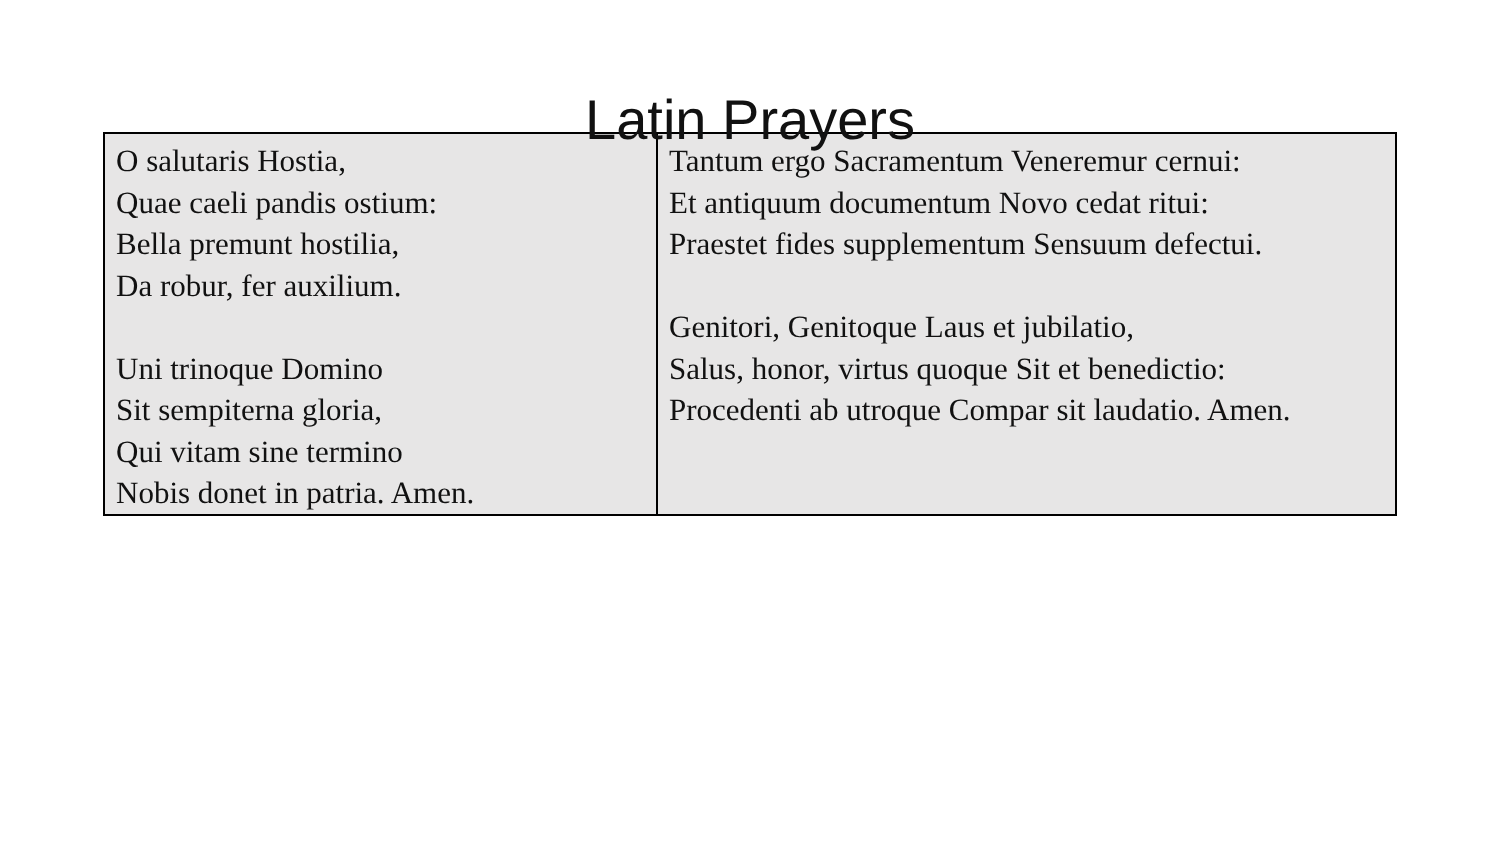Latin Prayers
| O salutaris Hostia, Quae caeli pandis ostium: Bella premunt hostilia, Da robur, fer auxilium. Uni trinoque Domino Sit sempiterna gloria, Qui vitam sine termino Nobis donet in patria. Amen. | Tantum ergo Sacramentum Veneremur cernui: Et antiquum documentum Novo cedat ritui: Praestet fides supplementum Sensuum defectui. Genitori, Genitoque Laus et jubilatio, Salus, honor, virtus quoque Sit et benedictio: Procedenti ab utroque Compar sit laudatio. Amen. |